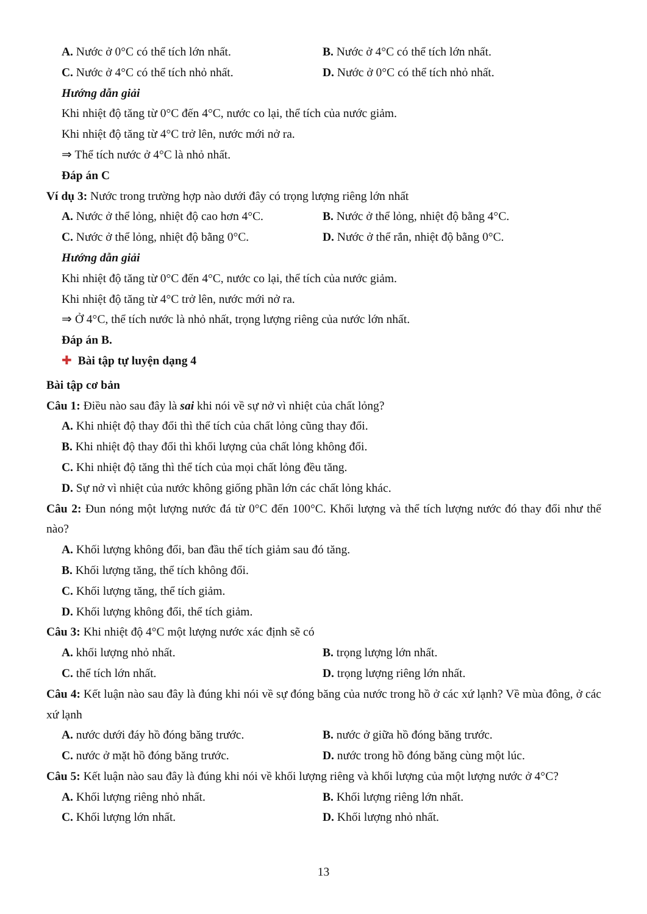A. Nước ở 0°C có thể tích lớn nhất. B. Nước ở 4°C có thể tích lớn nhất.
C. Nước ở 4°C có thể tích nhỏ nhất. D. Nước ở 0°C có thể tích nhỏ nhất.
Hướng dẫn giải
Khi nhiệt độ tăng từ 0°C đến 4°C, nước co lại, thể tích của nước giảm.
Khi nhiệt độ tăng từ 4°C trở lên, nước mới nở ra.
⇒ Thể tích nước ở 4°C là nhỏ nhất.
Đáp án C
Ví dụ 3: Nước trong trường hợp nào dưới đây có trọng lượng riêng lớn nhất
A. Nước ở thể lỏng, nhiệt độ cao hơn 4°C. B. Nước ở thể lỏng, nhiệt độ bằng 4°C.
C. Nước ở thể lỏng, nhiệt độ bằng 0°C. D. Nước ở thể rắn, nhiệt độ bằng 0°C.
Hướng dẫn giải
Khi nhiệt độ tăng từ 0°C đến 4°C, nước co lại, thể tích của nước giảm.
Khi nhiệt độ tăng từ 4°C trở lên, nước mới nở ra.
⇒ Ở 4°C, thể tích nước là nhỏ nhất, trọng lượng riêng của nước lớn nhất.
Đáp án B.
✚ Bài tập tự luyện dạng 4
Bài tập cơ bản
Câu 1: Điều nào sau đây là sai khi nói về sự nở vì nhiệt của chất lỏng?
A. Khi nhiệt độ thay đổi thì thể tích của chất lỏng cũng thay đổi.
B. Khi nhiệt độ thay đổi thì khối lượng của chất lỏng không đổi.
C. Khi nhiệt độ tăng thì thể tích của mọi chất lỏng đều tăng.
D. Sự nở vì nhiệt của nước không giống phần lớn các chất lỏng khác.
Câu 2: Đun nóng một lượng nước đá từ 0°C đến 100°C. Khối lượng và thể tích lượng nước đó thay đổi như thế nào?
A. Khối lượng không đổi, ban đầu thể tích giảm sau đó tăng.
B. Khối lượng tăng, thể tích không đổi.
C. Khối lượng tăng, thể tích giảm.
D. Khối lượng không đổi, thể tích giảm.
Câu 3: Khi nhiệt độ 4°C một lượng nước xác định sẽ có
A. khối lượng nhỏ nhất. B. trọng lượng lớn nhất.
C. thể tích lớn nhất. D. trọng lượng riêng lớn nhất.
Câu 4: Kết luận nào sau đây là đúng khi nói về sự đóng băng của nước trong hồ ở các xứ lạnh? Về mùa đông, ở các xứ lạnh
A. nước dưới đáy hồ đóng băng trước. B. nước ở giữa hồ đóng băng trước.
C. nước ở mặt hồ đóng băng trước. D. nước trong hồ đóng băng cùng một lúc.
Câu 5: Kết luận nào sau đây là đúng khi nói về khối lượng riêng và khối lượng của một lượng nước ở 4°C?
A. Khối lượng riêng nhỏ nhất. B. Khối lượng riêng lớn nhất.
C. Khối lượng lớn nhất. D. Khối lượng nhỏ nhất.
13